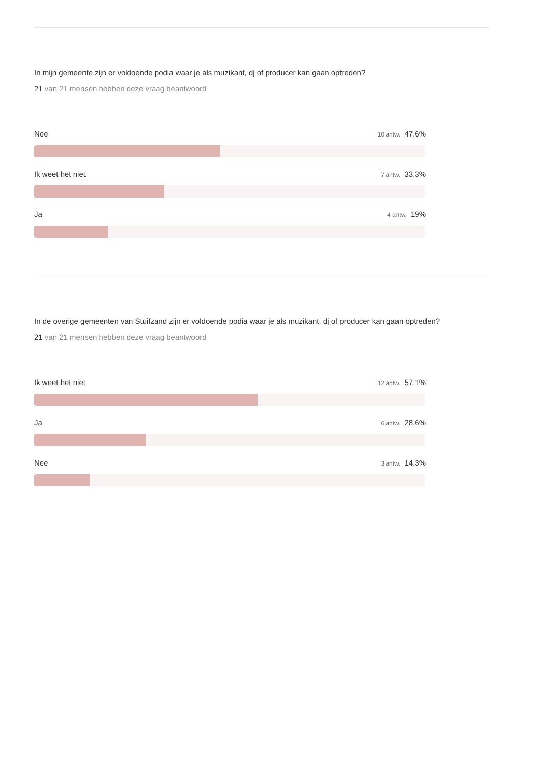In mijn gemeente zijn er voldoende podia waar je als muzikant, dj of producer kan gaan optreden?
21 van 21 mensen hebben deze vraag beantwoord
Nee 10 antw. 47.6%
Ik weet het niet 7 antw. 33.3%
Ja 4 antw. 19%
In de overige gemeenten van Stuifzand zijn er voldoende podia waar je als muzikant, dj of producer kan gaan optreden?
21 van 21 mensen hebben deze vraag beantwoord
Ik weet het niet 12 antw. 57.1%
Ja 6 antw. 28.6%
Nee 3 antw. 14.3%